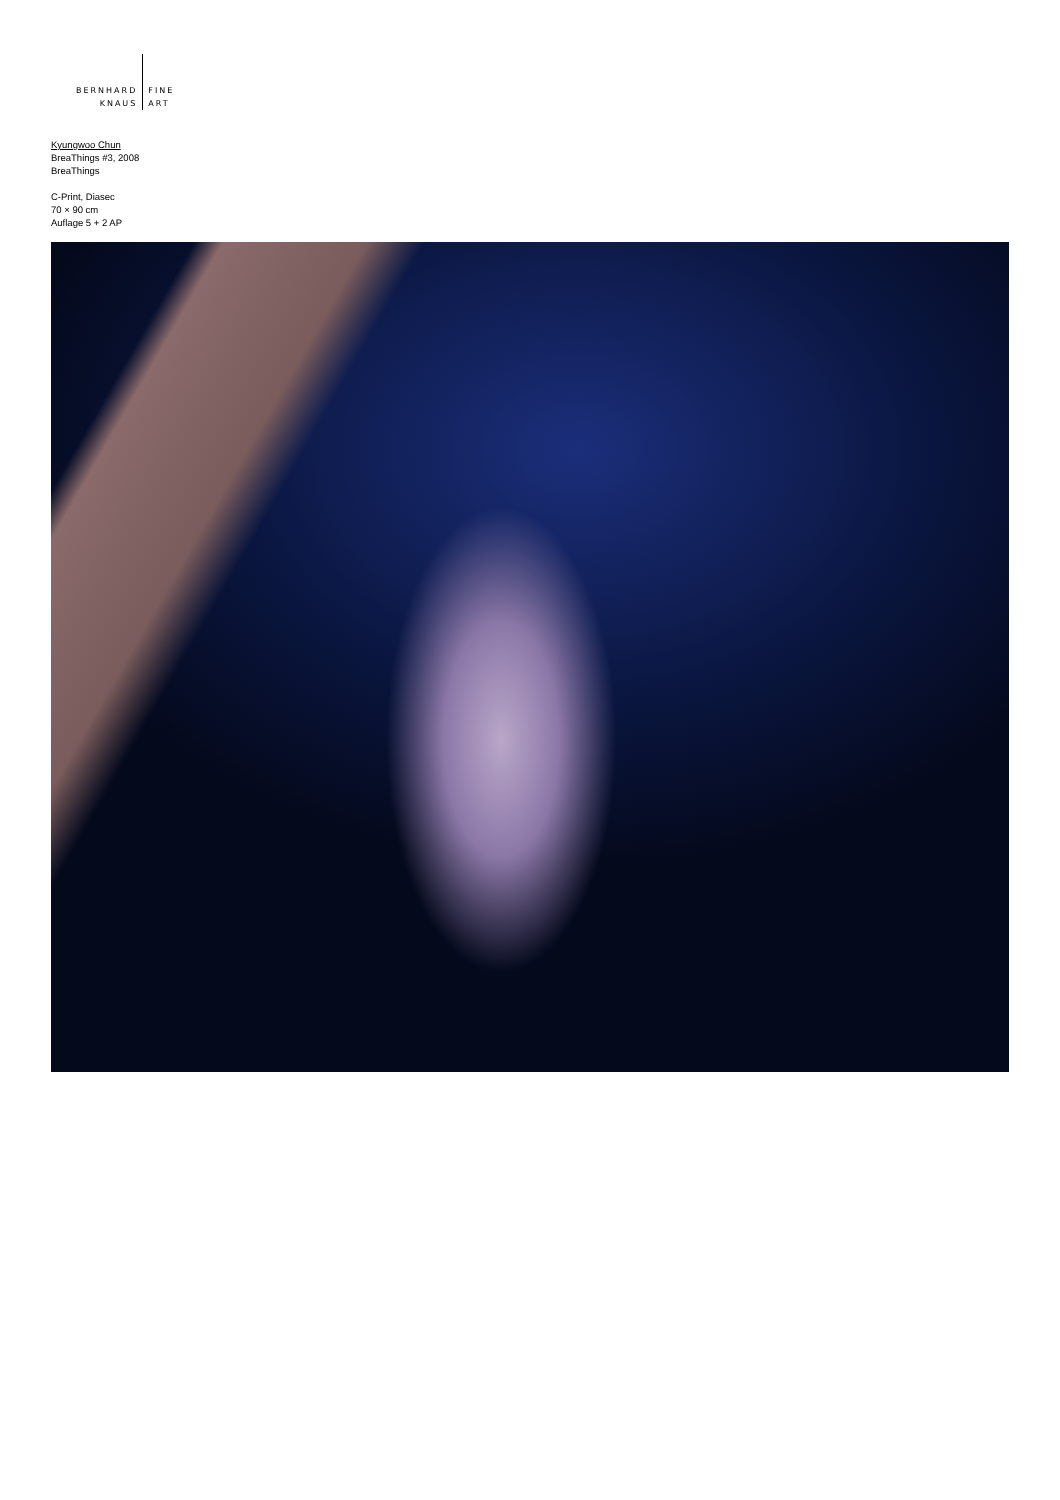BERNHARD
KNAUS
FINE
ART
Kyungwoo Chun
BreaThings #3, 2008
BreaThings
C-Print, Diasec
70 × 90 cm
Auflage 5 + 2 AP